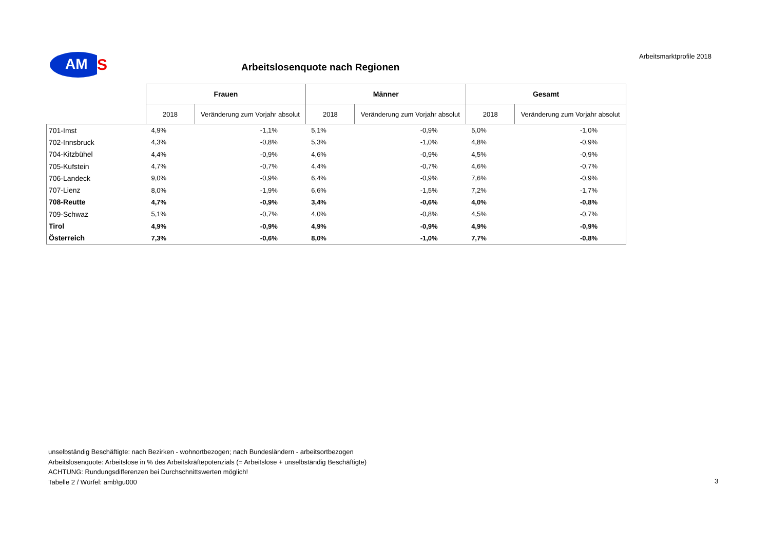AM
S
Arbeitsmarktprofile 2018
Arbeitslosenquote nach Regionen
| | Frauen | | Männer | | Gesamt | |
| --- | --- | --- | --- | --- | --- | --- |
| | 2018 | Veränderung zum Vorjahr absolut | 2018 | Veränderung zum Vorjahr absolut | 2018 | Veränderung zum Vorjahr absolut |
| 701-Imst | 4,9% | -1,1% | 5,1% | -0,9% | 5,0% | -1,0% |
| 702-Innsbruck | 4,3% | -0,8% | 5,3% | -1,0% | 4,8% | -0,9% |
| 704-Kitzbühel | 4,4% | -0,9% | 4,6% | -0,9% | 4,5% | -0,9% |
| 705-Kufstein | 4,7% | -0,7% | 4,4% | -0,7% | 4,6% | -0,7% |
| 706-Landeck | 9,0% | -0,9% | 6,4% | -0,9% | 7,6% | -0,9% |
| 707-Lienz | 8,0% | -1,9% | 6,6% | -1,5% | 7,2% | -1,7% |
| 708-Reutte | 4,7% | -0,9% | 3,4% | -0,6% | 4,0% | -0,8% |
| 709-Schwaz | 5,1% | -0,7% | 4,0% | -0,8% | 4,5% | -0,7% |
| Tirol | 4,9% | -0,9% | 4,9% | -0,9% | 4,9% | -0,9% |
| Österreich | 7,3% | -0,6% | 8,0% | -1,0% | 7,7% | -0,8% |
unselbständig Beschäftigte: nach Bezirken - wohnortbezogen; nach Bundesländern - arbeitsortbezogen
Arbeitslosenquote: Arbeitslose in % des Arbeitskräftepotenzials (= Arbeitslose + unselbständig Beschäftigte)
ACHTUNG: Rundungsdifferenzen bei Durchschnittswerten möglich!
Tabelle 2 / Würfel: amb\gu000
3